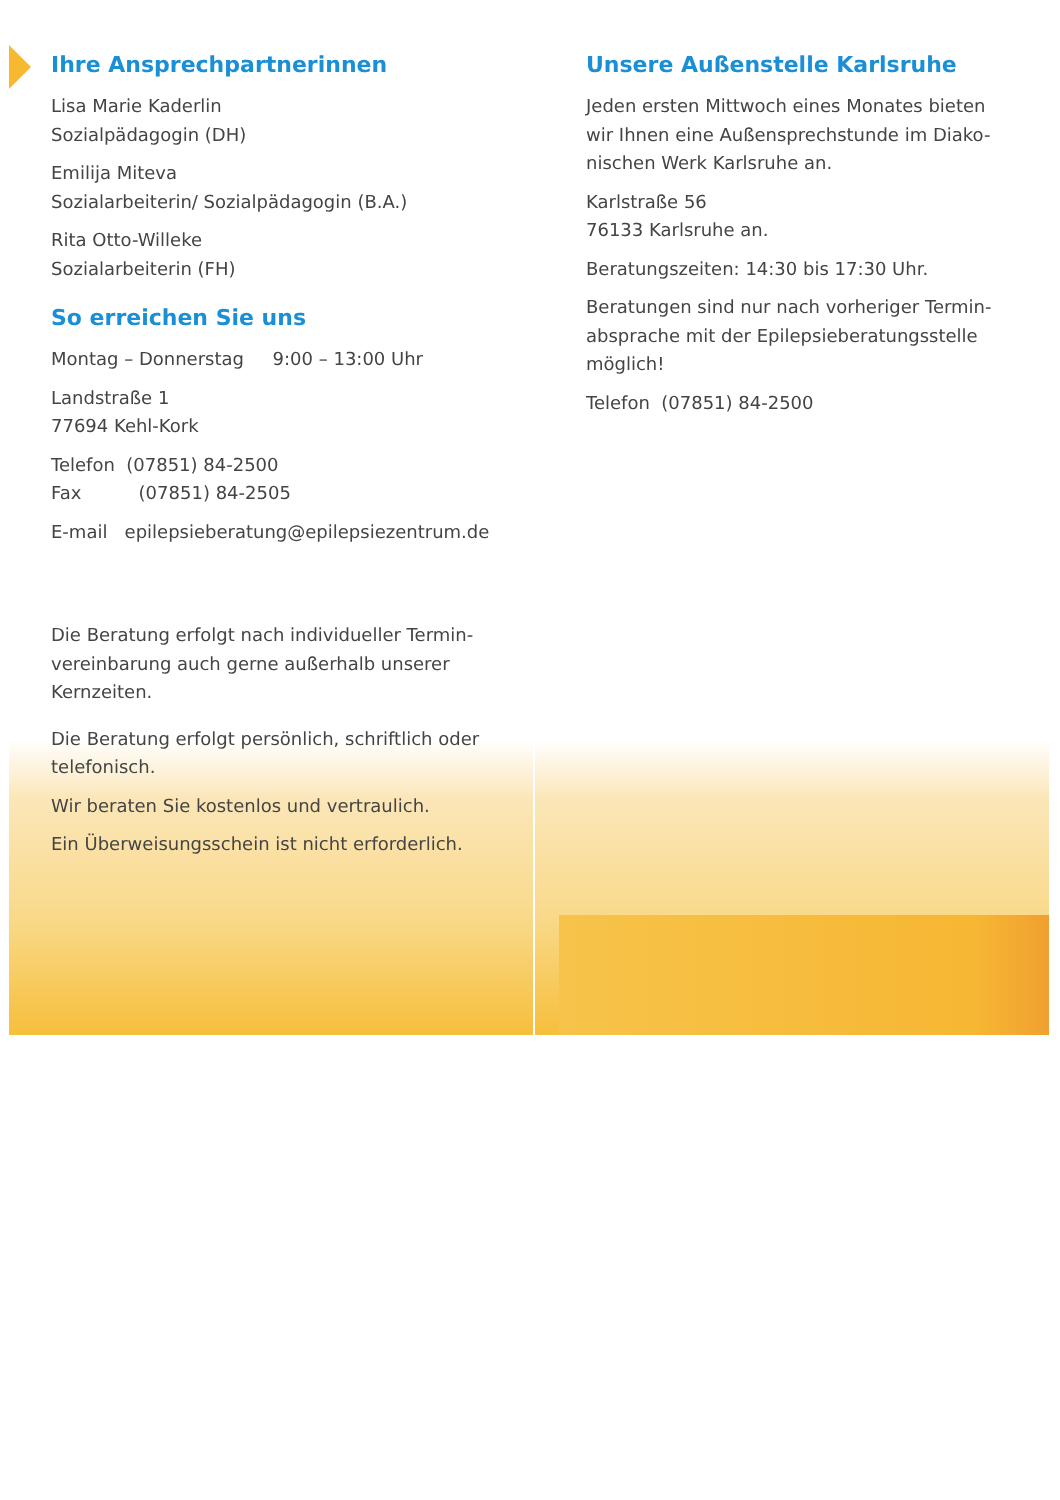Ihre Ansprechpartnerinnen
Lisa Marie Kaderlin
Sozialpädagogin (DH)
Emilija Miteva
Sozialarbeiterin/ Sozialpädagogin (B.A.)
Rita Otto-Willeke
Sozialarbeiterin (FH)
So erreichen Sie uns
Montag – Donnerstag 9:00 – 13:00 Uhr
Landstraße 1
77694 Kehl-Kork
Telefon (07851) 84-2500
Fax (07851) 84-2505
E-mail epilepsieberatung@epilepsiezentrum.de
Die Beratung erfolgt nach individueller Termin-vereinbarung auch gerne außerhalb unserer Kernzeiten.
Die Beratung erfolgt persönlich, schriftlich oder telefonisch.
Wir beraten Sie kostenlos und vertraulich.
Ein Überweisungsschein ist nicht erforderlich.
Unsere Außenstelle Karlsruhe
Jeden ersten Mittwoch eines Monates bieten wir Ihnen eine Außensprechstunde im Diako-nischen Werk Karlsruhe an.
Karlstraße 56
76133 Karlsruhe an.
Beratungszeiten: 14:30 bis 17:30 Uhr.
Beratungen sind nur nach vorheriger Termin-absprache mit der Epilepsieberatungsstelle möglich!
Telefon (07851) 84-2500